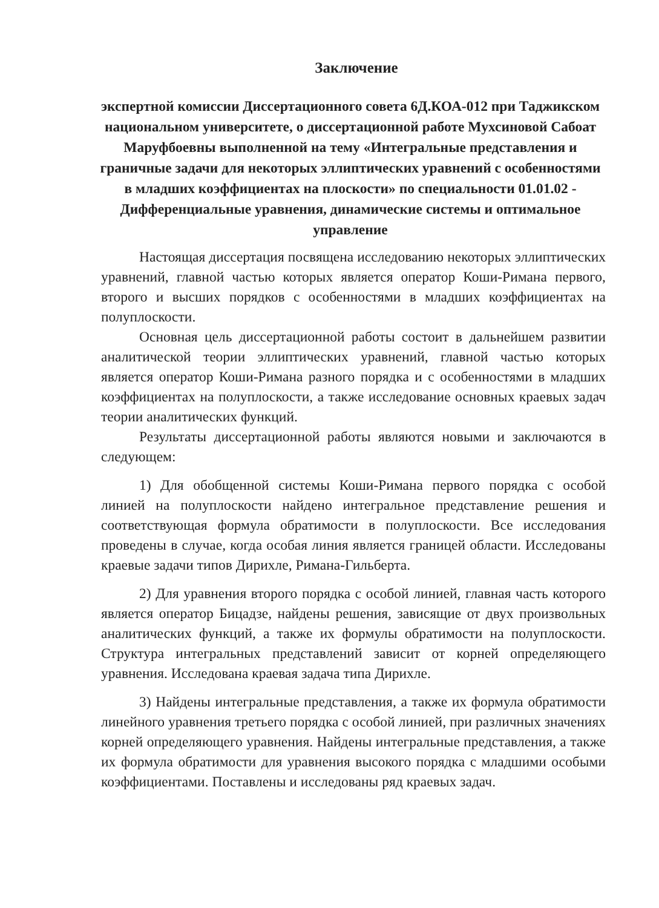Заключение
экспертной комиссии Диссертационного совета 6Д.КОА-012 при Таджикском национальном университете, о диссертационной работе Мухсиновой Сабоат Маруфбоевны выполненной на тему «Интегральные представления и граничные задачи для некоторых эллиптических уравнений с особенностями в младших коэффициентах на плоскости» по специальности 01.01.02 - Дифференциальные уравнения, динамические системы и оптимальное управление
Настоящая диссертация посвящена исследованию некоторых эллиптических уравнений, главной частью которых является оператор Коши-Римана первого, второго и высших порядков с особенностями в младших коэффициентах на полуплоскости.
Основная цель диссертационной работы состоит в дальнейшем развитии аналитической теории эллиптических уравнений, главной частью которых является оператор Коши-Римана разного порядка и с особенностями в младших коэффициентах на полуплоскости, а также исследование основных краевых задач теории аналитических функций.
Результаты диссертационной работы являются новыми и заключаются в следующем:
1) Для обобщенной системы Коши-Римана первого порядка с особой линией на полуплоскости найдено интегральное представление решения и соответствующая формула обратимости в полуплоскости. Все исследования проведены в случае, когда особая линия является границей области. Исследованы краевые задачи типов Дирихле, Римана-Гильберта.
2) Для уравнения второго порядка с особой линией, главная часть которого является оператор Бицадзе, найдены решения, зависящие от двух произвольных аналитических функций, а также их формулы обратимости на полуплоскости. Структура интегральных представлений зависит от корней определяющего уравнения. Исследована краевая задача типа Дирихле.
3) Найдены интегральные представления, а также их формула обратимости линейного уравнения третьего порядка с особой линией, при различных значениях корней определяющего уравнения. Найдены интегральные представления, а также их формула обратимости для уравнения высокого порядка с младшими особыми коэффициентами. Поставлены и исследованы ряд краевых задач.